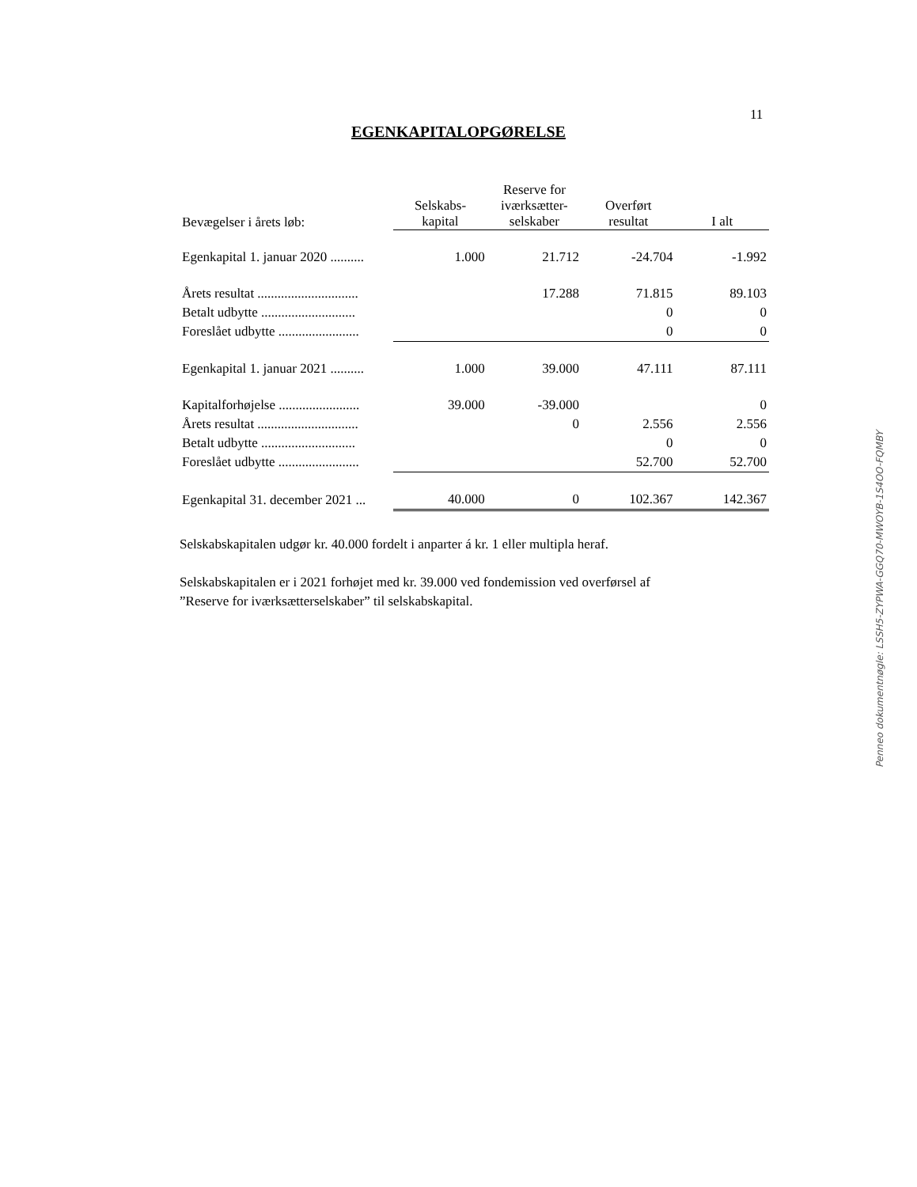11
EGENKAPITALOPGØRELSE
| Bevægelser i årets løb: | Selskabs- kapital | Reserve for iværksætter- selskaber | Overført resultat | I alt |
| --- | --- | --- | --- | --- |
| Egenkapital 1. januar 2020 .......... | 1.000 | 21.712 | -24.704 | -1.992 |
| Årets resultat .............................. | | 17.288 | 71.815 | 89.103 |
| Betalt udbytte ............................ | | | 0 | 0 |
| Foreslået udbytte ........................ | | | 0 | 0 |
| Egenkapital 1. januar 2021 .......... | 1.000 | 39.000 | 47.111 | 87.111 |
| Kapitalforhøjelse ........................ | 39.000 | -39.000 | | 0 |
| Årets resultat .............................. | | 0 | 2.556 | 2.556 |
| Betalt udbytte ............................ | | | 0 | 0 |
| Foreslået udbytte ........................ | | | 52.700 | 52.700 |
| Egenkapital 31. december 2021 ... | 40.000 | 0 | 102.367 | 142.367 |
Selskabskapitalen udgør kr. 40.000 fordelt i anparter á kr. 1 eller multipla heraf.
Selskabskapitalen er i 2021 forhøjet med kr. 39.000 ved fondemission ved overførsel af
”Reserve for iværksætterselskaber” til selskabskapital.
Penneo dokumentnøgle: LSSH5-ZYPWA-GGQ70-MWOYB-1S4OO-FQMBY